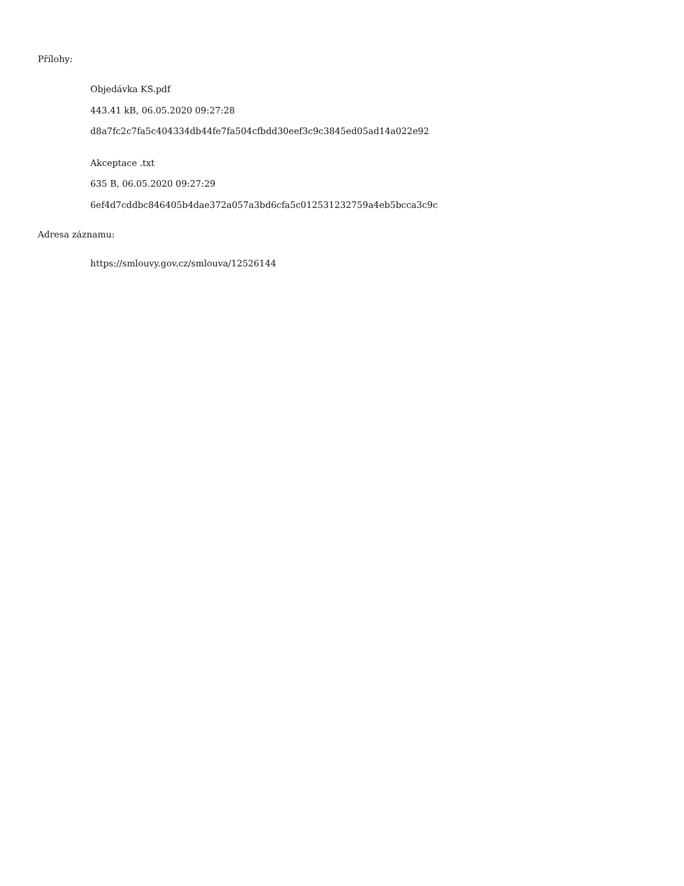Přílohy:
Objedávka KS.pdf
443.41 kB, 06.05.2020 09:27:28
d8a7fc2c7fa5c404334db44fe7fa504cfbdd30eef3c9c3845ed05ad14a022e92
Akceptace .txt
635 B, 06.05.2020 09:27:29
6ef4d7cddbc846405b4dae372a057a3bd6cfa5c012531232759a4eb5bcca3c9c
Adresa záznamu:
https://smlouvy.gov.cz/smlouva/12526144